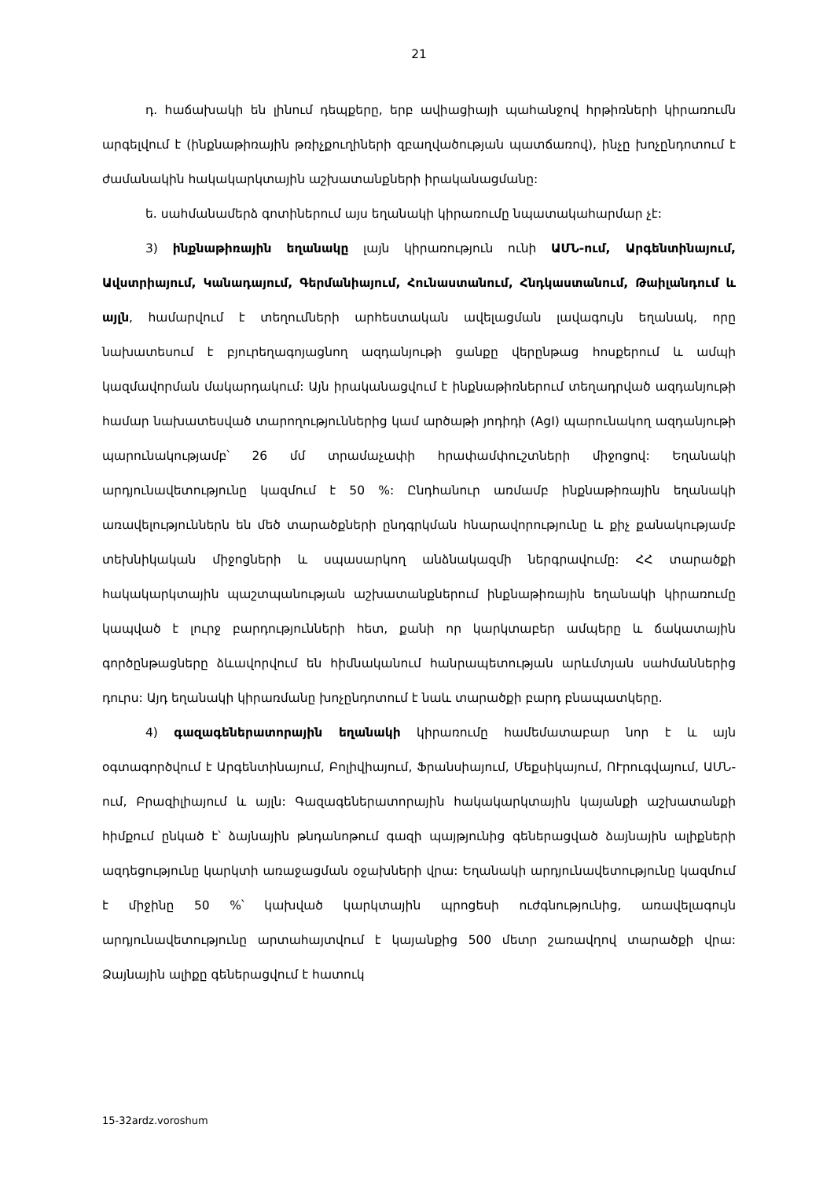21
դ. հաճախակի են լինում դեպքերը, երբ ավիացիայի պահանջով հրթիռների կիրառումն արգելվում է (ինքնաթիռային թռիչքուղիների զբաղվածության պատճառով), ինչը խոչընդոտում է ժամանակին հակակարկտային աշխատանքների իրականացմանը:
ե. սահմանամերձ գոտիներում այս եղանակի կիրառումը նպատակահարմար չէ:
3) ինքնաթիռային եղանակը լայն կիրառություն ունի ԱՄՆ-ում, Արգենտինայում, Ավստրիայում, Կանադայում, Գերմանիայում, Հունաստանում, Հնդկաստանում, Թաիլանդում և այլն, համարվում է տեղումների արհեստական ավելացման լավագույն եղանակ, որը նախատեսում է բյուրեղագոյացնող ազդանյութի ցանքը վերընթաց հոսքերում և ամպի կազմավորման մակարդակում: Այն իրականացվում է ինքնաթիռներում տեղադրված ազդանյութի համար նախատեսված տարողություններից կամ արծաթի յոդիդի (AgI) պարունակող ազդանյութի պարունակությամբ՝ 26 մմ տրամաչափի հրափամփուշտների միջոցով: Եղանակի արդյունավետությունը կազմում է 50 %: Ընդհանուր առմամբ ինքնաթիռային եղանակի առավելություններն են մեծ տարածքների ընդգրկման հնարավորությունը և քիչ քանակությամբ տեխնիկական միջոցների և սպասարկող անձնակազմի ներգրավումը: ՀՀ տարածքի հակակարկտային պաշտպանության աշխատանքներում ինքնաթիռային եղանակի կիրառումը կապված է լուրջ բարդությունների հետ, քանի որ կարկտաբեր ամպերը և ճակատային գործընթացները ձևավորվում են հիմնականում հանրապետության արևմտյան սահմաններից դուրս: Այդ եղանակի կիրառմանը խոչընդոտում է նաև տարածքի բարդ բնապատկերը.
4) գազագեներատորային եղանակի կիրառումը համեմատաբար նոր է և այն օգտագործվում է Արգենտինայում, Բոլիվիայում, Ֆրանսիայում, Մեքսիկայում, ՈՒրուգվայում, ԱՄՆ-ում, Բրազիլիայում և այլն: Գազագեներատորային հակակարկտային կայանքի աշխատանքի հիմքում ընկած է՝ ձայնային թնդանոթում գազի պայթյունից գեներացված ձայնային ալիքների ազդեցությունը կարկտի առաջացման օջախների վրա: Եղանակի արդյունավետությունը կազմում է միջինը 50 %՝ կախված կարկտային պրոցեսի ուժգնությունից, առավելագույն արդյունավետությունը արտահայտվում է կայանքից 500 մետր շառավղով տարածքի վրա: Ձայնային ալիքը գեներացվում է հատուկ
15-32ardz.voroshum